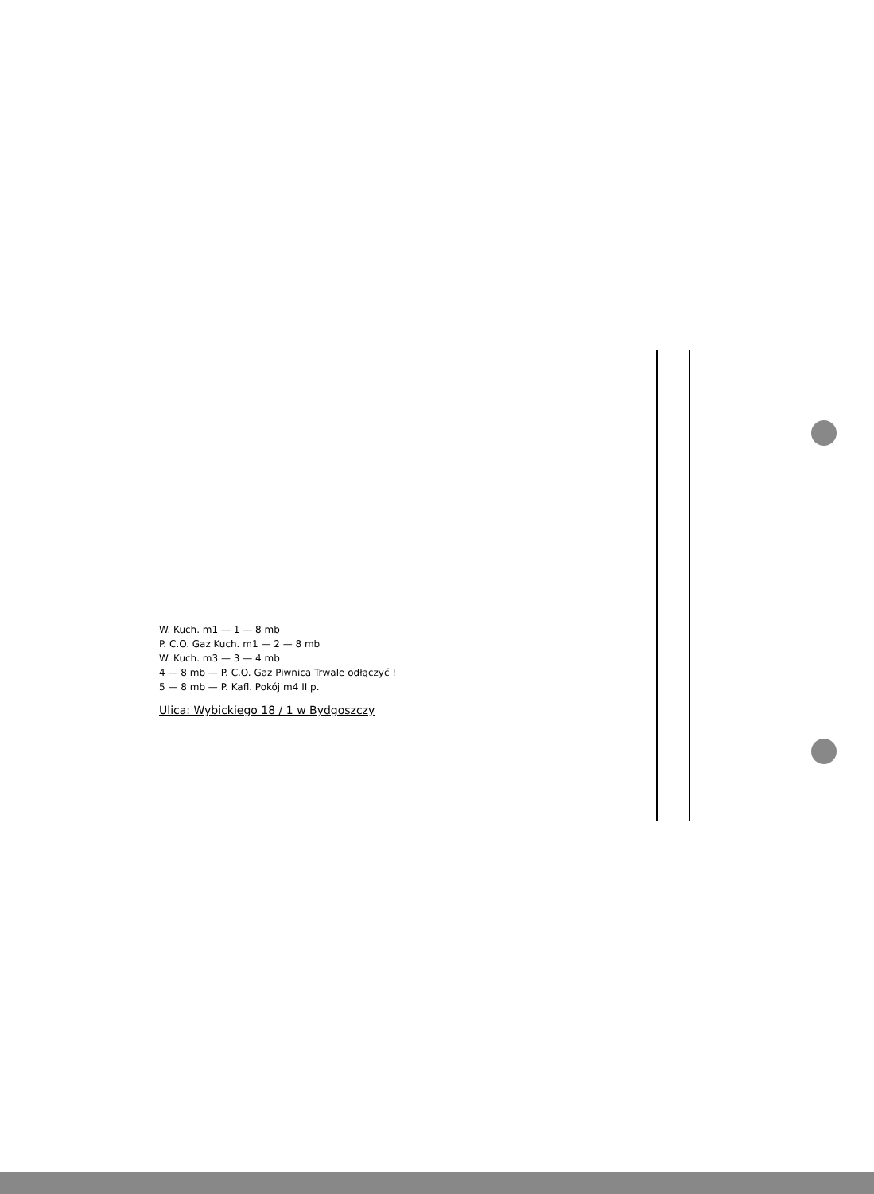W. Kuch. m1 — 1 — 8 mb
P. C.O. Gaz Kuch. m1 — 2 — 8 mb
W. Kuch. m3 — 3 — 4 mb
4 — 8 mb — P. C.O. Gaz Piwnica Trwale odłączyć !
5 — 8 mb — P. Kafl. Pokój m4 II p.
Ulica: Wybickiego 18 / 1 w Bydgoszczy